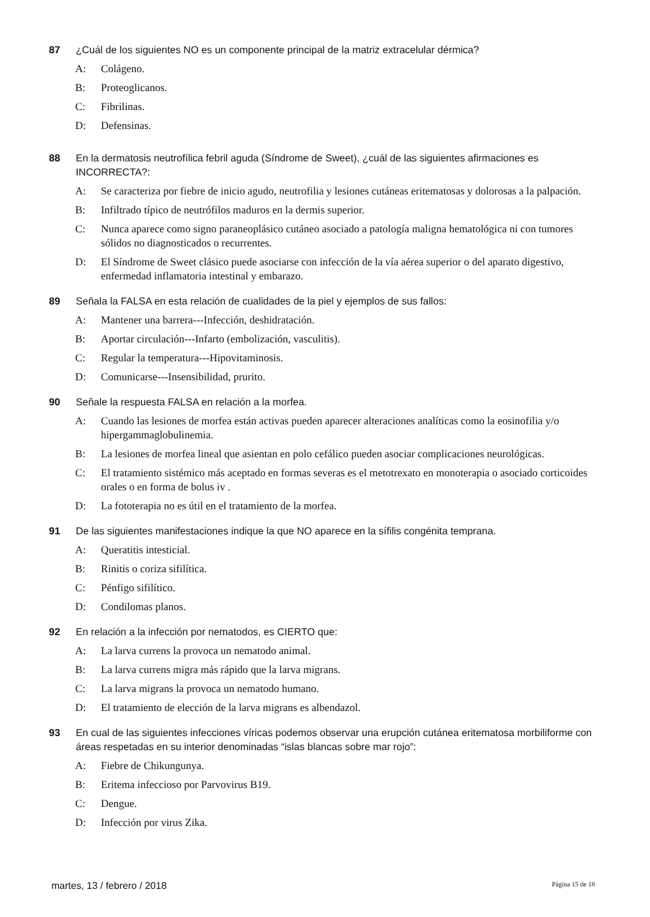87 ¿Cuál de los siguientes NO es un componente principal de la matriz extracelular dérmica?
A: Colágeno.
B: Proteoglicanos.
C: Fibrilinas.
D: Defensinas.
88 En la dermatosis neutrofílica febril aguda (Síndrome de Sweet), ¿cuál de las siguientes afirmaciones es INCORRECTA?:
A: Se caracteriza por fiebre de inicio agudo, neutrofilia y lesiones cutáneas eritematosas y dolorosas a la palpación.
B: Infiltrado típico de neutrófilos maduros en la dermis superior.
C: Nunca aparece como signo paraneoplásico cutáneo asociado a patología maligna hematológica ni con tumores sólidos no diagnosticados o recurrentes.
D: El Síndrome de Sweet clásico puede asociarse con infección de la vía aérea superior o del aparato digestivo, enfermedad inflamatoria intestinal y embarazo.
89 Señala la FALSA en esta relación de cualidades de la piel y ejemplos de sus fallos:
A: Mantener una barrera---Infección, deshidratación.
B: Aportar circulación---Infarto (embolización, vasculitis).
C: Regular la temperatura---Hipovitaminosis.
D: Comunicarse---Insensibilidad, prurito.
90 Señale la respuesta FALSA en relación a la morfea.
A: Cuando las lesiones de morfea están activas pueden aparecer alteraciones analíticas como la eosinofilia y/o hipergammaglobulinemia.
B: La lesiones de morfea lineal que asientan en polo cefálico pueden asociar complicaciones neurológicas.
C: El tratamiento sistémico más aceptado en formas severas es el metotrexato en monoterapia o asociado corticoides orales o en forma de bolus iv .
D: La fototerapia no es útil en el tratamiento de la morfea.
91 De las siguientes manifestaciones indique la que NO aparece en la sífilis congénita temprana.
A: Queratitis intesticial.
B: Rinitis o coriza sifilítica.
C: Pénfigo sifilítico.
D: Condilomas planos.
92 En relación a la infección por nematodos, es CIERTO que:
A: La larva currens la provoca un nematodo animal.
B: La larva currens migra más rápido que la larva migrans.
C: La larva migrans la provoca un nematodo humano.
D: El tratamiento de elección de la larva migrans es albendazol.
93 En cual de las siguientes infecciones víricas podemos observar una erupción cutánea eritematosa morbiliforme con áreas respetadas en su interior denominadas “islas blancas sobre mar rojo”:
A: Fiebre de Chikungunya.
B: Eritema infeccioso por Parvovirus B19.
C: Dengue.
D: Infección por virus Zika.
martes, 13 / febrero / 2018 Página 15 de 18